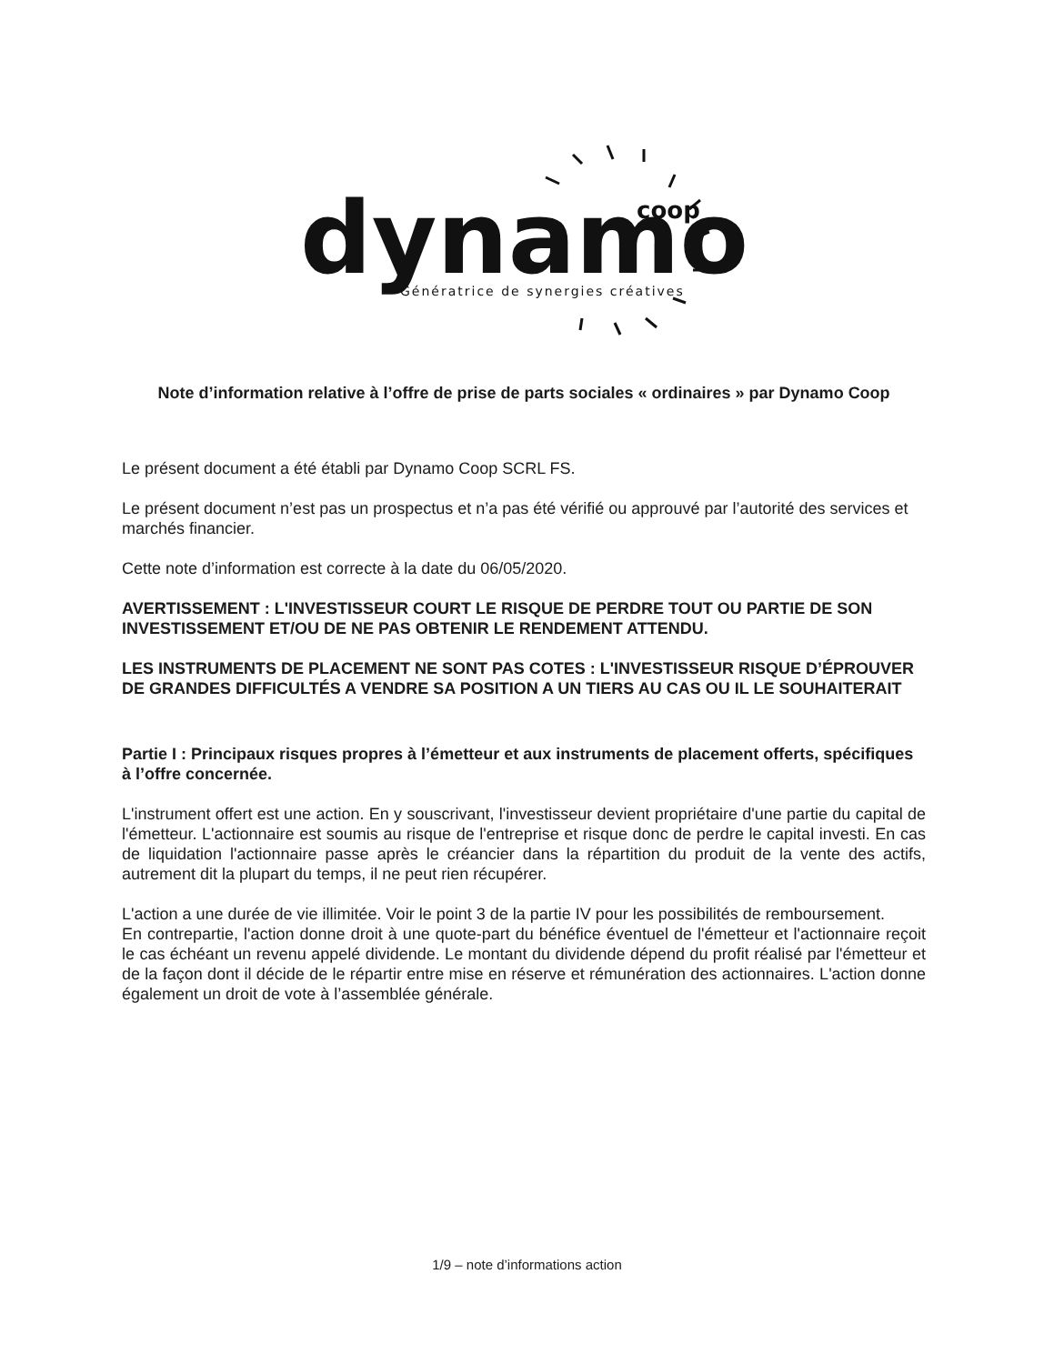dynamo
coop
Génératrice de synergies créatives
Note d’information relative à l’offre de prise de parts sociales « ordinaires » par Dynamo Coop
Le présent document a été établi par Dynamo Coop SCRL FS.
Le présent document n’est pas un prospectus et n’a pas été vérifié ou approuvé par l’autorité des services et marchés financier.
Cette note d’information est correcte à la date du 06/05/2020.
AVERTISSEMENT : L'INVESTISSEUR COURT LE RISQUE DE PERDRE TOUT OU PARTIE DE SON INVESTISSEMENT ET/OU DE NE PAS OBTENIR LE RENDEMENT ATTENDU.
LES INSTRUMENTS DE PLACEMENT NE SONT PAS COTES : L'INVESTISSEUR RISQUE D’ÉPROUVER DE GRANDES DIFFICULTÉS A VENDRE SA POSITION A UN TIERS AU CAS OU IL LE SOUHAITERAIT
Partie I : Principaux risques propres à l’émetteur et aux instruments de placement offerts, spécifiques à l’offre concernée.
L'instrument offert est une action. En y souscrivant, l'investisseur devient propriétaire d'une partie du capital de l'émetteur. L'actionnaire est soumis au risque de l'entreprise et risque donc de perdre le capital investi. En cas de liquidation l'actionnaire passe après le créancier dans la répartition du produit de la vente des actifs, autrement dit la plupart du temps, il ne peut rien récupérer.
L'action a une durée de vie illimitée. Voir le point 3 de la partie IV pour les possibilités de remboursement.
En contrepartie, l'action donne droit à une quote-part du bénéfice éventuel de l'émetteur et l'actionnaire reçoit le cas échéant un revenu appelé dividende. Le montant du dividende dépend du profit réalisé par l'émetteur et de la façon dont il décide de le répartir entre mise en réserve et rémunération des actionnaires. L'action donne également un droit de vote à l’assemblée générale.
1/9 – note d’informations action